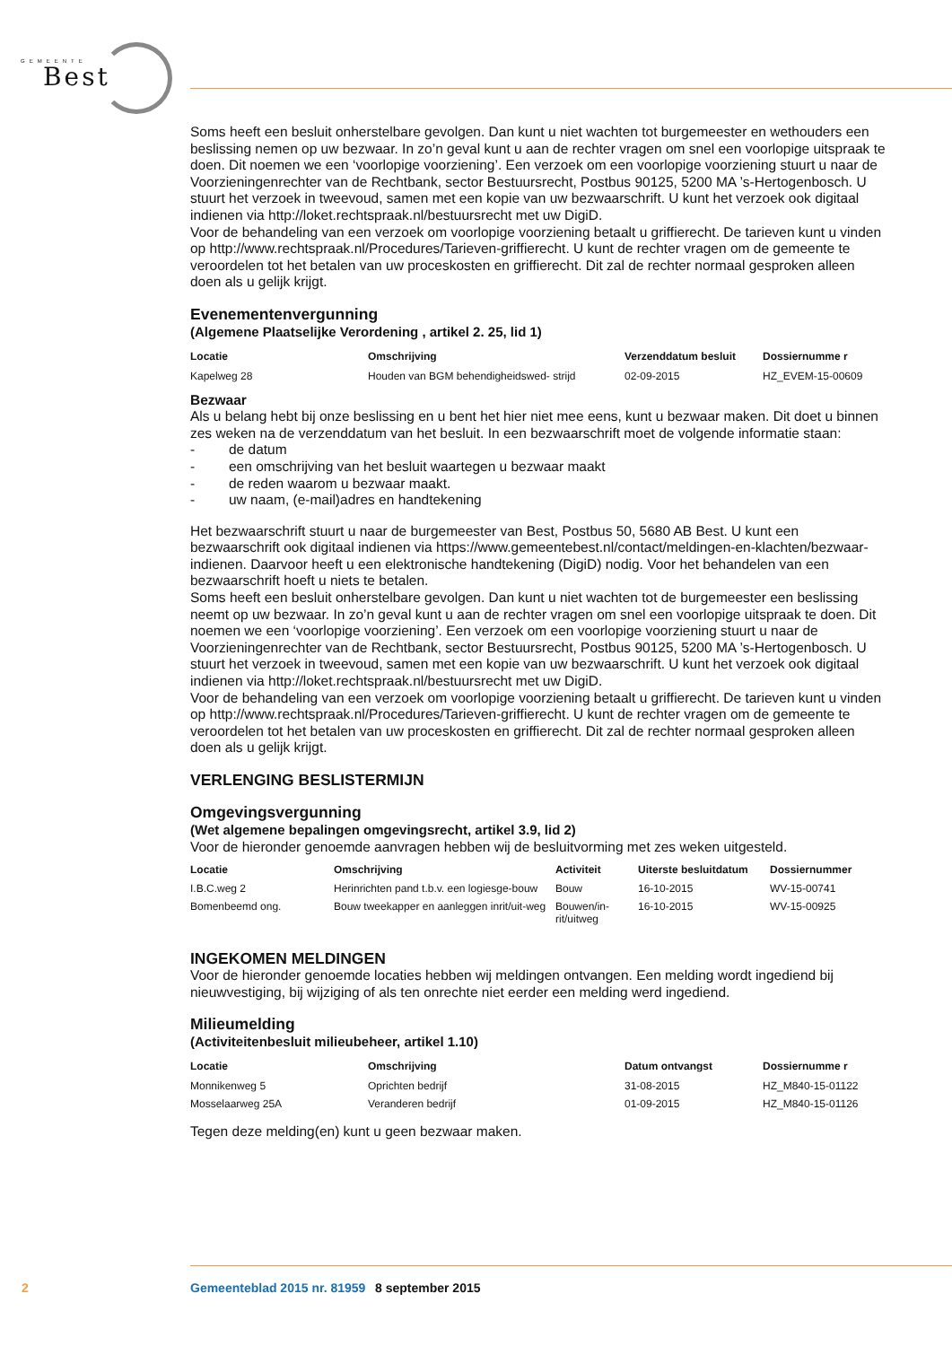GEMEENTE
Best
Soms heeft een besluit onherstelbare gevolgen. Dan kunt u niet wachten tot burgemeester en wethouders een beslissing nemen op uw bezwaar. In zo’n geval kunt u aan de rechter vragen om snel een voorlopige uitspraak te doen. Dit noemen we een ‘voorlopige voorziening’. Een verzoek om een voorlopige voorziening stuurt u naar de Voorzieningenrechter van de Rechtbank, sector Bestuursrecht, Postbus 90125, 5200 MA ’s-Hertogenbosch. U stuurt het verzoek in tweevoud, samen met een kopie van uw bezwaarschrift. U kunt het verzoek ook digitaal indienen via http://loket.rechtspraak.nl/bestuursrecht met uw DigiD.
Voor de behandeling van een verzoek om voorlopige voorziening betaalt u griffierecht. De tarieven kunt u vinden op http://www.rechtspraak.nl/Procedures/Tarieven-griffierecht. U kunt de rechter vragen om de gemeente te veroordelen tot het betalen van uw proceskosten en griffierecht. Dit zal de rechter normaal gesproken alleen doen als u gelijk krijgt.
Evenementenvergunning
(Algemene Plaatselijke Verordening , artikel 2. 25, lid 1)
| Locatie | Omschrijving | Verzenddatum besluit | Dossiernumme r |
| --- | --- | --- | --- |
| Kapelweg 28 | Houden van BGM behendigheidswed- strijd | 02-09-2015 | HZ_EVEM-15-00609 |
Bezwaar
Als u belang hebt bij onze beslissing en u bent het hier niet mee eens, kunt u bezwaar maken. Dit doet u binnen zes weken na de verzenddatum van het besluit. In een bezwaarschrift moet de volgende informatie staan:
- de datum
- een omschrijving van het besluit waartegen u bezwaar maakt
- de reden waarom u bezwaar maakt.
- uw naam, (e-mail)adres en handtekening
Het bezwaarschrift stuurt u naar de burgemeester van Best, Postbus 50, 5680 AB Best. U kunt een bezwaarschrift ook digitaal indienen via https://www.gemeentebest.nl/contact/meldingen-en-klachten/bezwaar-indienen. Daarvoor heeft u een elektronische handtekening (DigiD) nodig. Voor het behandelen van een bezwaarschrift hoeft u niets te betalen.
Soms heeft een besluit onherstelbare gevolgen. Dan kunt u niet wachten tot de burgemeester een beslissing neemt op uw bezwaar. In zo’n geval kunt u aan de rechter vragen om snel een voorlopige uitspraak te doen. Dit noemen we een ‘voorlopige voorziening’. Een verzoek om een voorlopige voorziening stuurt u naar de Voorzieningenrechter van de Rechtbank, sector Bestuursrecht, Postbus 90125, 5200 MA ’s-Hertogenbosch. U stuurt het verzoek in tweevoud, samen met een kopie van uw bezwaarschrift. U kunt het verzoek ook digitaal indienen via http://loket.rechtspraak.nl/bestuursrecht met uw DigiD.
Voor de behandeling van een verzoek om voorlopige voorziening betaalt u griffierecht. De tarieven kunt u vinden op http://www.rechtspraak.nl/Procedures/Tarieven-griffierecht. U kunt de rechter vragen om de gemeente te veroordelen tot het betalen van uw proceskosten en griffierecht. Dit zal de rechter normaal gesproken alleen doen als u gelijk krijgt.
VERLENGING BESLISTERMIJN
Omgevingsvergunning
(Wet algemene bepalingen omgevingsrecht, artikel 3.9, lid 2)
Voor de hieronder genoemde aanvragen hebben wij de besluitvorming met zes weken uitgesteld.
| Locatie | Omschrijving | Activiteit | Uiterste besluitdatum | Dossiernummer |
| --- | --- | --- | --- | --- |
| I.B.C.weg 2 | Herinrichten pand t.b.v. een logiesge-bouw | Bouw | 16-10-2015 | WV-15-00741 |
| Bomenbeemd ong. | Bouw tweekapper en aanleggen inrit/uit-weg | Bouwen/in-rit/uitweg | 16-10-2015 | WV-15-00925 |
INGEKOMEN MELDINGEN
Voor de hieronder genoemde locaties hebben wij meldingen ontvangen. Een melding wordt ingediend bij nieuwvestiging, bij wijziging of als ten onrechte niet eerder een melding werd ingediend.
Milieumelding
(Activiteitenbesluit milieubeheer, artikel 1.10)
| Locatie | Omschrijving | Datum ontvangst | Dossiernumme r |
| --- | --- | --- | --- |
| Monnikenweg 5 | Oprichten bedrijf | 31-08-2015 | HZ_M840-15-01122 |
| Mosselaarweg 25A | Veranderen bedrijf | 01-09-2015 | HZ_M840-15-01126 |
Tegen deze melding(en) kunt u geen bezwaar maken.
2 Gemeenteblad 2015 nr. 81959 8 september 2015